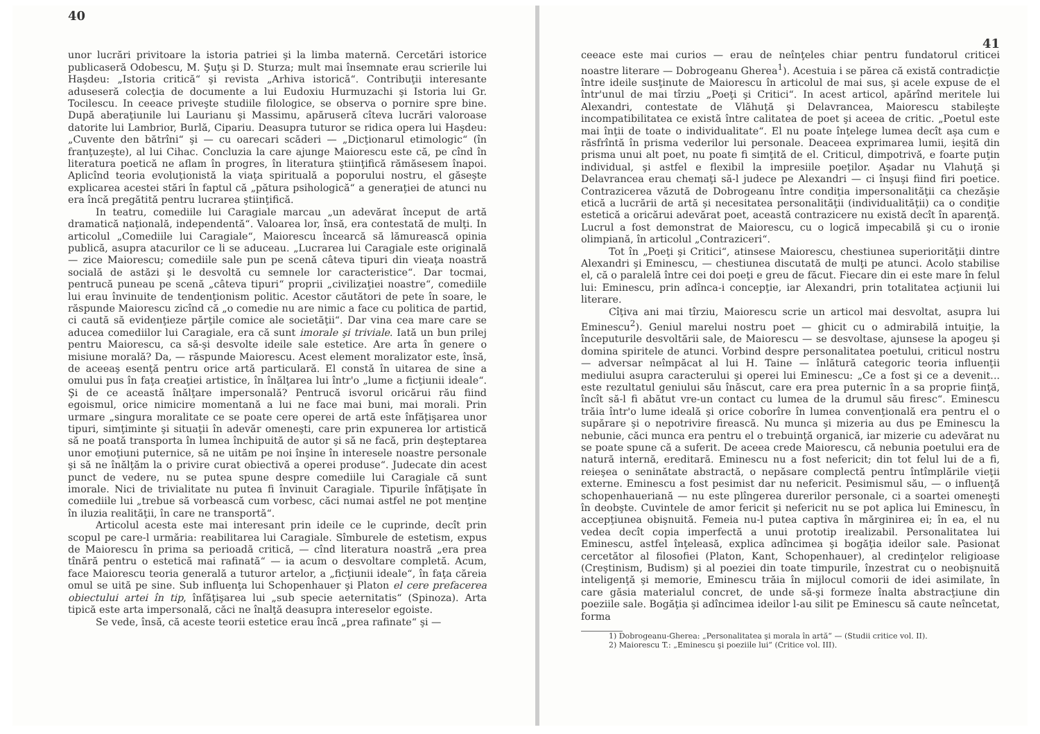40
unor lucrări privitoare la istoria patriei şi la limba maternă. Cercetări istorice publicaseră Odobescu, M. Şuţu şi D. Sturza; mult mai însemnate erau scrierile lui Haşdeu: „Istoria critică“ şi revista „Arhiva istorică“. Contribuţii interesante aduseseră colecţia de documente a lui Eudoxiu Hurmuzachi şi Istoria lui Gr. Tocilescu. In ceeace priveşte studiile filologice, se observa o pornire spre bine. După aberaţiunile lui Laurianu şi Massimu, apăruseră cîteva lucrări valoroase datorite lui Lambrior, Burlă, Cipariu. Deasupra tuturor se ridica opera lui Haşdeu: „Cuvente den bătrîni“ şi — cu oarecari scăderi — „Dicţionarul etimologic“ (în franţuzeşte), al lui Cihac. Concluzia la care ajunge Maiorescu este că, pe cînd în literatura poetică ne aflam în progres, în literatura ştiinţifică rămăsesem înapoi. Aplicînd teoria evoluţionistă la viaţa spirituală a poporului nostru, el găseşte explicarea acestei stări în faptul că „pătura psihologică“ a generaţiei de atunci nu era încă pregătită pentru lucrarea ştiinţifică.
In teatru, comediile lui Caragiale marcau „un adevărat început de artă dramatică naţională, independentă“. Valoarea lor, însă, era contestată de mulţi. In articolul „Comediile lui Caragiale“, Maiorescu încearcă să lămurească opinia publică, asupra atacurilor ce li se aduceau. „Lucrarea lui Caragiale este originală — zice Maiorescu; comediile sale pun pe scenă câteva tipuri din vieaţa noastră socială de astăzi şi le desvoltă cu semnele lor caracteristice“. Dar tocmai, pentrucă puneau pe scenă „câteva tipuri“ proprii „civilizaţiei noastre“, comediile lui erau învinuite de tendenţionism politic. Acestor căutători de pete în soare, le răspunde Maiorescu zicînd că „o comedie nu are nimic a face cu politica de partid, ci caută să evidenţieze părţile comice ale societăţii“. Dar vina cea mare care se aducea comediilor lui Caragiale, era că sunt imorale şi triviale. Iată un bun prilej pentru Maiorescu, ca să-şi desvolte ideile sale estetice. Are arta în genere o misiune morală? Da, — răspunde Maiorescu. Acest element moralizator este, însă, de aceeaş esenţă pentru orice artă particulară. El constă în uitarea de sine a omului pus în faţa creaţiei artistice, în înălţarea lui într'o „lume a ficţiunii ideale“. Şi de ce această înălţare impersonală? Pentrucă isvorul oricărui rău fiind egoismul, orice nimicire momentană a lui ne face mai buni, mai morali. Prin urmare „singura moralitate ce se poate cere operei de artă este înfăţişarea unor tipuri, simţiminte şi situaţii în adevăr omeneşti, care prin expunerea lor artistică să ne poată transporta în lumea închipuită de autor şi să ne facă, prin deşteptarea unor emoţiuni puternice, să ne uităm pe noi înşine în interesele noastre personale şi să ne înălţăm la o privire curat obiectivă a operei produse“. Judecate din acest punct de vedere, nu se putea spune despre comediile lui Caragiale că sunt imorale. Nici de trivialitate nu putea fi învinuit Caragiale. Tipurile înfăţişate în comediile lui „trebue să vorbească cum vorbesc, căci numai astfel ne pot menţine în iluzia realităţii, în care ne transportă“.
Articolul acesta este mai interesant prin ideile ce le cuprinde, decît prin scopul pe care-l urmăria: reabilitarea lui Caragiale. Sîmburele de estetism, expus de Maiorescu în prima sa perioadă critică, — cînd literatura noastră „era prea tînără pentru o estetică mai rafinată“ — ia acum o desvoltare completă. Acum, face Maiorescu teoria generală a tuturor artelor, a „ficţiunii ideale“, în faţa căreia omul se uită pe sine. Sub influenţa lui Schopenhauer şi Platon el cere prefacerea obiectului artei în tip, înfăţişarea lui „sub specie aeternitatis“ (Spinoza). Arta tipică este arta impersonală, căci ne înalţă deasupra intereselor egoiste.
Se vede, însă, că aceste teorii estetice erau încă „prea rafinate“ şi —
41
ceeace este mai curios — erau de neînţeles chiar pentru fundatorul criticei noastre literare — Dobrogeanu Gherea<sup>1</sup>). Acestuia i se părea că există contradicţie între ideile susţinute de Maiorescu în articolul de mai sus, şi acele expuse de el într'unul de mai tîrziu „Poeţi şi Critici“. In acest articol, apărînd meritele lui Alexandri, contestate de Vlăhuţă şi Delavrancea, Maiorescu stabileşte incompatibilitatea ce există între calitatea de poet şi aceea de critic. „Poetul este mai înţii de toate o individualitate“. El nu poate înţelege lumea decît aşa cum e răsfrîntă în prisma vederilor lui personale. Deaceea exprimarea lumii, ieşită din prisma unui alt poet, nu poate fi simţită de el. Criticul, dimpotrivă, e foarte puţin individual, şi astfel e flexibil la impresiile poeţilor. Aşadar nu Vlahuţă şi Delavrancea erau chemaţi să-l judece pe Alexandri — ci înşuşi fiind firi poetice. Contrazicerea văzută de Dobrogeanu între condiţia impersonalităţii ca chezăşie etică a lucrării de artă şi necesitatea personalităţii (individualităţii) ca o condiţie estetică a oricărui adevărat poet, această contrazicere nu există decît în aparenţă. Lucrul a fost demonstrat de Maiorescu, cu o logică impecabilă şi cu o ironie olimpiană, în articolul „Contraziceri“.
Tot în „Poeţi şi Critici“, atinsese Maiorescu, chestiunea superiorităţii dintre Alexandri şi Eminescu, — chestiunea discutată de mulţi pe atunci. Acolo stabilise el, că o paralelă între cei doi poeţi e greu de făcut. Fiecare din ei este mare în felul lui: Eminescu, prin adînca-i concepţie, iar Alexandri, prin totalitatea acţiunii lui literare.
Cîţiva ani mai tîrziu, Maiorescu scrie un articol mai desvoltat, asupra lui Eminescu<sup>2</sup>). Geniul marelui nostru poet — ghicit cu o admirabilă intuiţie, la începuturile desvoltării sale, de Maiorescu — se desvoltase, ajunsese la apogeu şi domina spiritele de atunci. Vorbind despre personalitatea poetului, criticul nostru — adversar neîmpăcat al lui H. Taine — înlătură categoric teoria influenţii mediului asupra caracterului şi operei lui Eminescu: „Ce a fost şi ce a devenit... este rezultatul geniului său înăscut, care era prea puternic în a sa proprie fiinţă, încît să-l fi abătut vre-un contact cu lumea de la drumul său firesc“. Eminescu trăia într'o lume ideală şi orice coborîre în lumea convenţională era pentru el o supărare şi o nepotrivire firească. Nu munca şi mizeria au dus pe Eminescu la nebunie, căci munca era pentru el o trebuinţă organică, iar mizerie cu adevărat nu se poate spune că a suferit. De aceea crede Maiorescu, că nebunia poetului era de natură internă, ereditară. Eminescu nu a fost nefericit; din tot felul lui de a fi, reieşea o seninătate abstractă, o nepăsare complectă pentru întîmplările vieţii externe. Eminescu a fost pesimist dar nu nefericit. Pesimismul său, — o influenţă schopenhaueriană — nu este plîngerea durerilor personale, ci a soartei omeneşti în deobşte. Cuvintele de amor fericit şi nefericit nu se pot aplica lui Eminescu, în accepţiunea obişnuită. Femeia nu-l putea captiva în mărginirea ei; în ea, el nu vedea decît copia imperfectă a unui prototip irealizabil. Personalitatea lui Eminescu, astfel înţeleasă, explica adîncimea şi bogăţia ideilor sale. Pasionat cercetător al filosofiei (Platon, Kant, Schopenhauer), al credinţelor religioase (Creştinism, Budism) şi al poeziei din toate timpurile, înzestrat cu o neobişnuită inteligenţă şi memorie, Eminescu trăia în mijlocul comorii de idei asimilate, în care găsia materialul concret, de unde să-şi formeze înalta abstracţiune din poeziile sale. Bogăţia şi adîncimea ideilor l-au silit pe Eminescu să caute neîncetat, forma
1) Dobrogeanu-Gherea: „Personalitatea şi morala în artă“ — (Studii critice vol. II).
2) Maiorescu T.: „Eminescu şi poeziile lui“ (Critice vol. III).